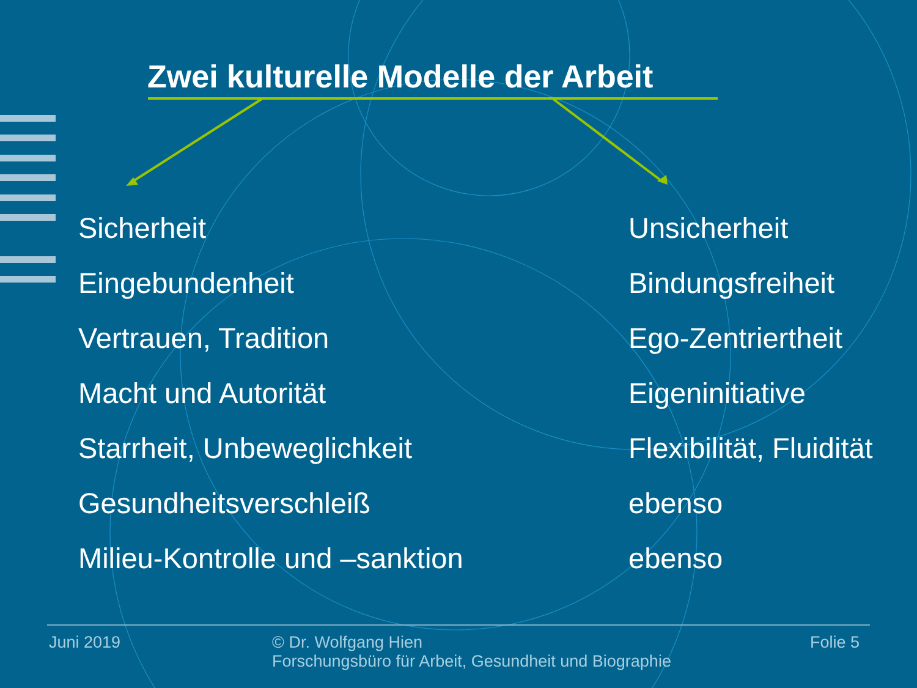Zwei kulturelle Modelle der Arbeit
Sicherheit
Eingebundenheit
Vertrauen, Tradition
Macht und Autorität
Starrheit, Unbeweglichkeit
Gesundheitsverschleiß
Milieu-Kontrolle und –sanktion
Unsicherheit
Bindungsfreiheit
Ego-Zentriertheit
Eigeninitiative
Flexibilität, Fluidität
ebenso
ebenso
Juni 2019 © Dr. Wolfgang Hien
Forschungsbüro für Arbeit, Gesundheit und Biographie
Folie 5